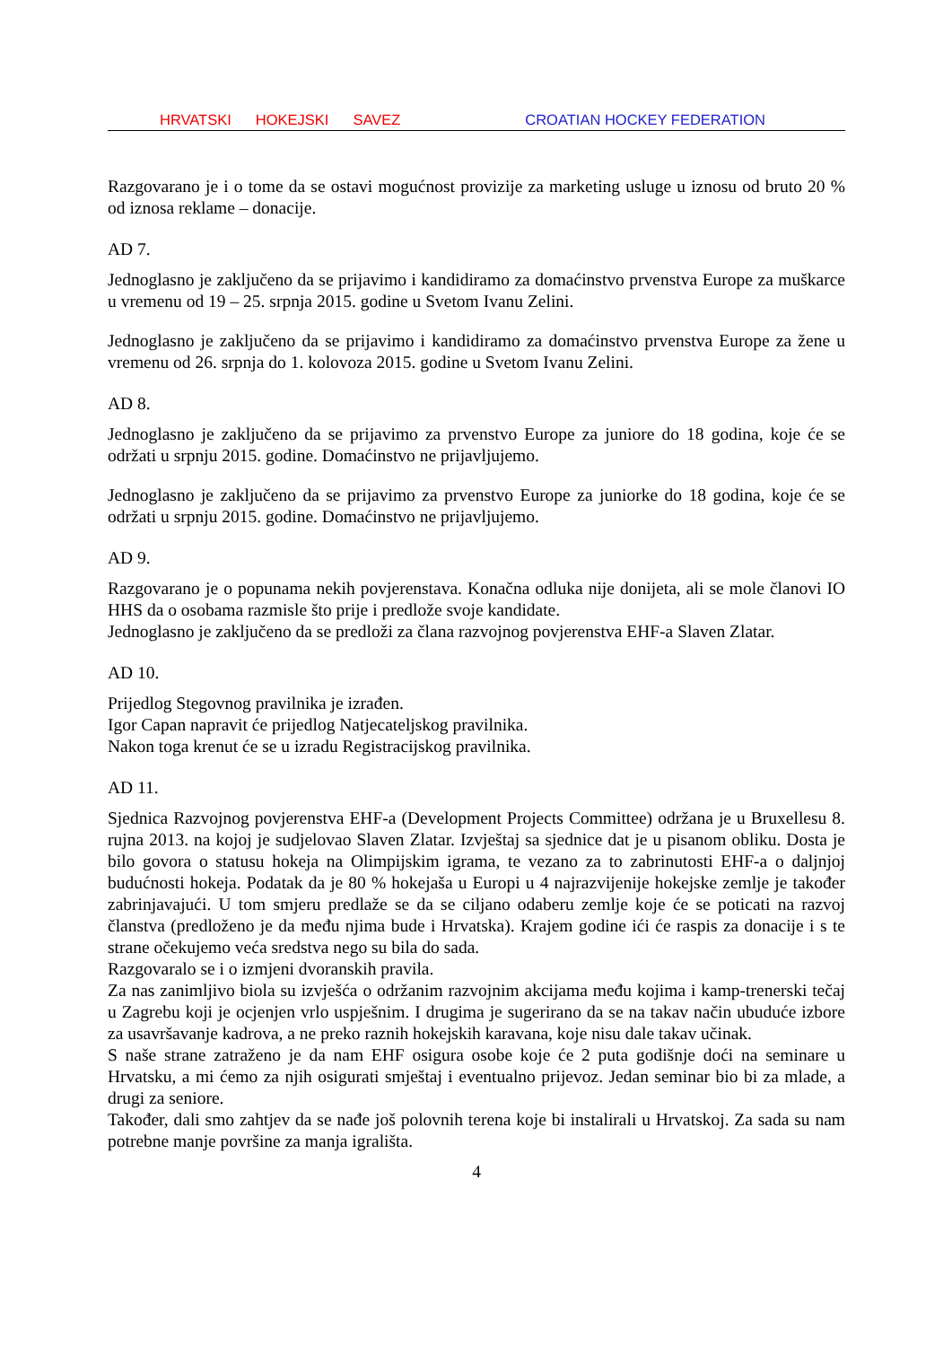HRVATSKI HOKEJSKI SAVEZ CROATIAN HOCKEY FEDERATION
Razgovarano je i o tome da se ostavi mogućnost provizije za marketing usluge u iznosu od bruto 20 % od iznosa reklame – donacije.
AD 7.
Jednoglasno je zaključeno da se prijavimo i kandidiramo za domaćinstvo prvenstva Europe za muškarce u vremenu od 19 – 25. srpnja 2015. godine u Svetom Ivanu Zelini.
Jednoglasno je zaključeno da se prijavimo i kandidiramo za domaćinstvo prvenstva Europe za žene u vremenu od 26. srpnja do 1. kolovoza 2015. godine u Svetom Ivanu Zelini.
AD 8.
Jednoglasno je zaključeno da se prijavimo za prvenstvo Europe za juniore do 18 godina, koje će se održati u srpnju 2015. godine. Domaćinstvo ne prijavljujemo.
Jednoglasno je zaključeno da se prijavimo za prvenstvo Europe za juniorke do 18 godina, koje će se održati u srpnju 2015. godine. Domaćinstvo ne prijavljujemo.
AD 9.
Razgovarano je o popunama nekih povjerenstava. Konačna odluka nije donijeta, ali se mole članovi IO HHS da o osobama razmisle što prije i predlože svoje kandidate.
Jednoglasno je zaključeno da se predloži za člana razvojnog povjerenstva EHF-a Slaven Zlatar.
AD 10.
Prijedlog Stegovnog pravilnika je izrađen.
Igor Capan napravit će prijedlog Natjecateljskog pravilnika.
Nakon toga krenut će se u izradu Registracijskog pravilnika.
AD 11.
Sjednica Razvojnog povjerenstva EHF-a (Development Projects Committee) održana je u Bruxellesu 8. rujna 2013. na kojoj je sudjelovao Slaven Zlatar. Izvještaj sa sjednice dat je u pisanom obliku. Dosta je bilo govora o statusu hokeja na Olimpijskim igrama, te vezano za to zabrinutosti EHF-a o daljnjoj budućnosti hokeja. Podatak da je 80 % hokejaša u Europi u 4 najrazvijenije hokejske zemlje je također zabrinjavajući. U tom smjeru predlaže se da se ciljano odaberu zemlje koje će se poticati na razvoj članstva (predloženo je da među njima bude i Hrvatska). Krajem godine ići će raspis za donacije i s te strane očekujemo veća sredstva nego su bila do sada.
Razgovaralo se i o izmjeni dvoranskih pravila.
Za nas zanimljivo biola su izvješća o održanim razvojnim akcijama među kojima i kamp-trenerski tečaj u Zagrebu koji je ocjenjen vrlo uspješnim. I drugima je sugerirano da se na takav način ubuduće izbore za usavršavanje kadrova, a ne preko raznih hokejskih karavana, koje nisu dale takav učinak.
S naše strane zatraženo je da nam EHF osigura osobe koje će 2 puta godišnje doći na seminare u Hrvatsku, a mi ćemo za njih osigurati smještaj i eventualno prijevoz. Jedan seminar bio bi za mlade, a drugi za seniore.
Također, dali smo zahtjev da se nađe još polovnih terena koje bi instalirali u Hrvatskoj. Za sada su nam potrebne manje površine za manja igrališta.
4